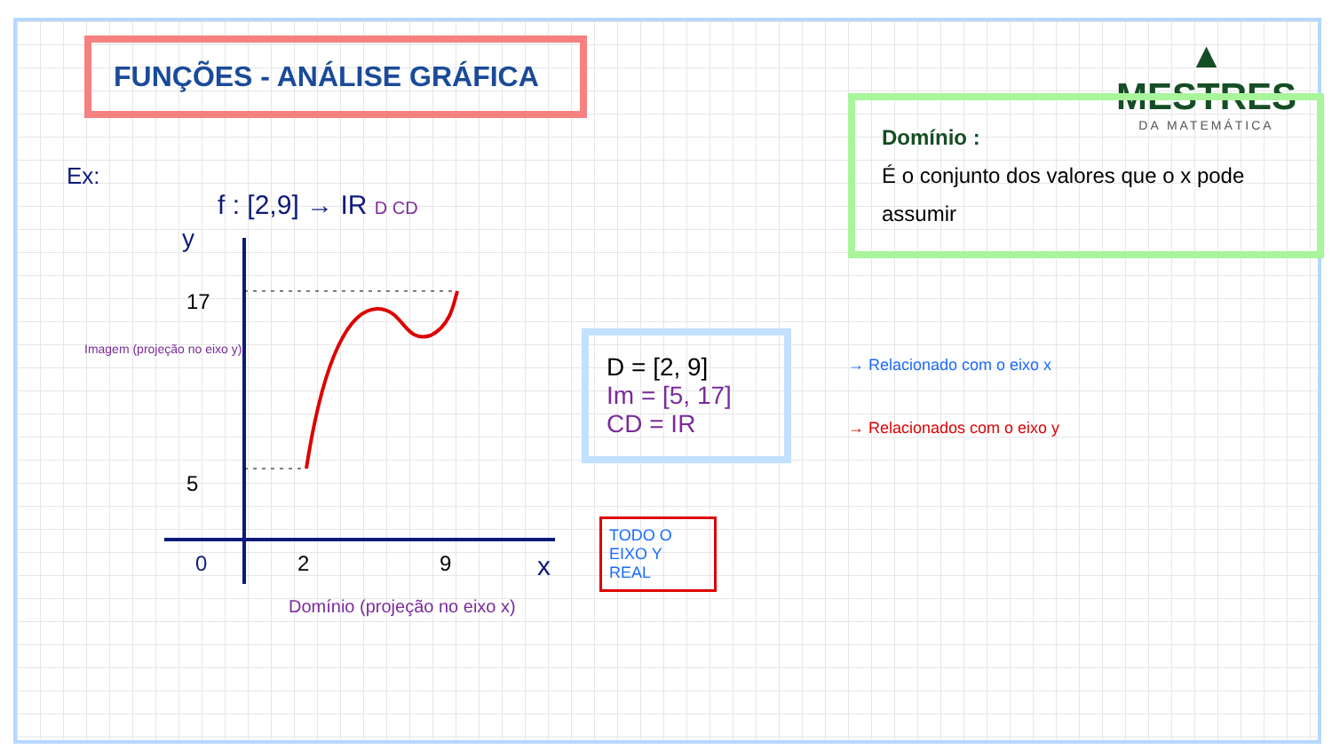▲
MESTRES
DA MATEMÁTICA
FUNÇÕES - ANÁLISE GRÁFICA
Ex:
f : [2,9] → IR D CD
y
17
5
0
2
9
x
Imagem (projeção no eixo y)
Domínio (projeção no eixo x)
D = [2, 9]
Im = [5, 17]
CD = IR
TODO O EIXO Y REAL
Domínio :
É o conjunto dos valores que o x pode assumir
→ Relacionado com o eixo x
→ Relacionados com o eixo y